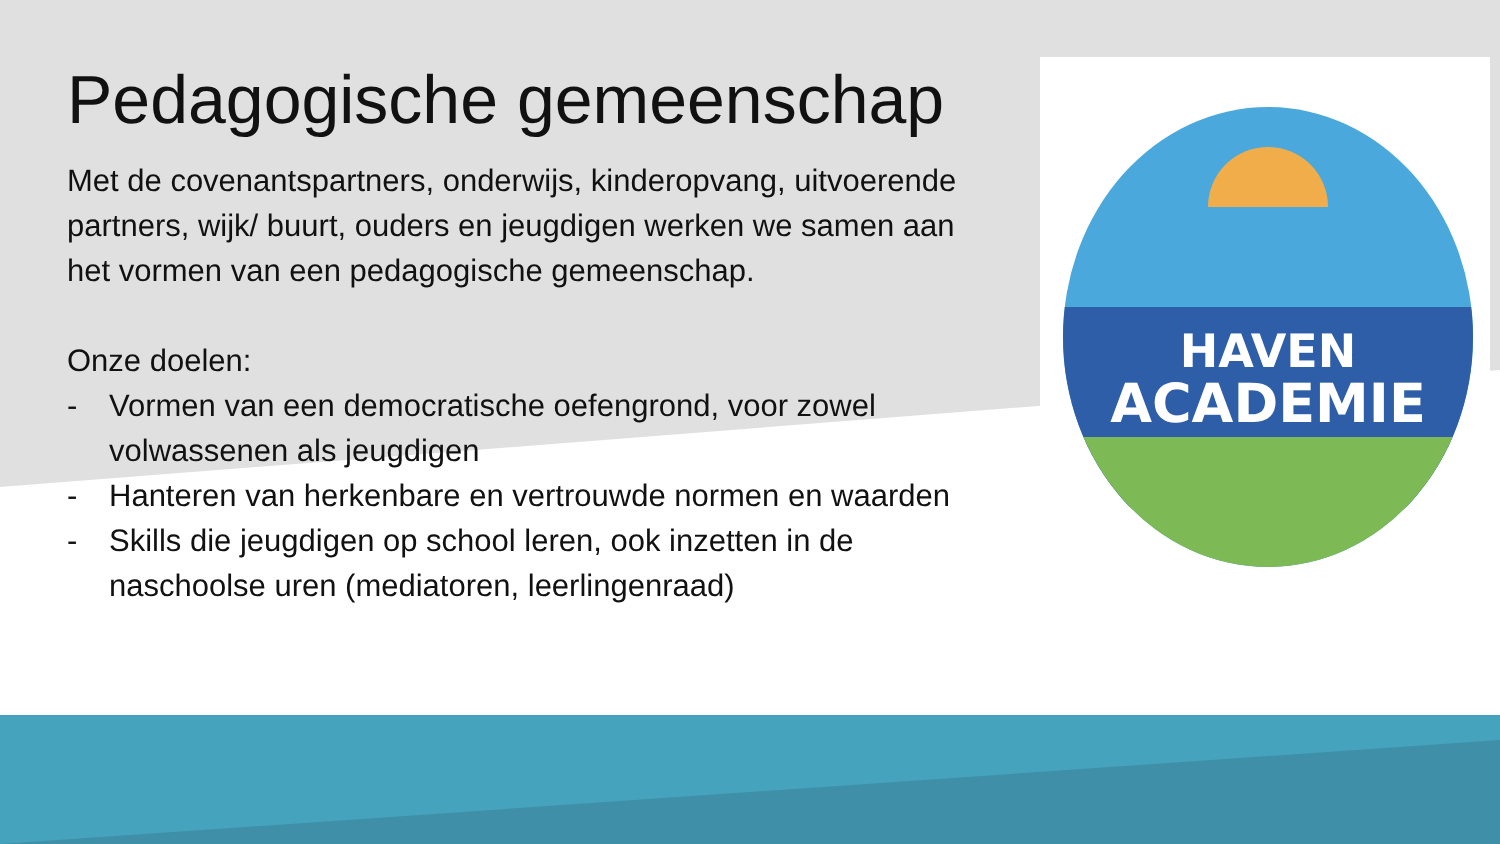HAVEN
ACADEMIE
Pedagogische gemeenschap
Met de covenantspartners, onderwijs, kinderopvang, uitvoerende partners, wijk/ buurt, ouders en jeugdigen werken we samen aan het vormen van een pedagogische gemeenschap.
Onze doelen:
- Vormen van een democratische oefengrond, voor zowel volwassenen als jeugdigen
- Hanteren van herkenbare en vertrouwde normen en waarden
- Skills die jeugdigen op school leren, ook inzetten in de naschoolse uren (mediatoren, leerlingenraad)